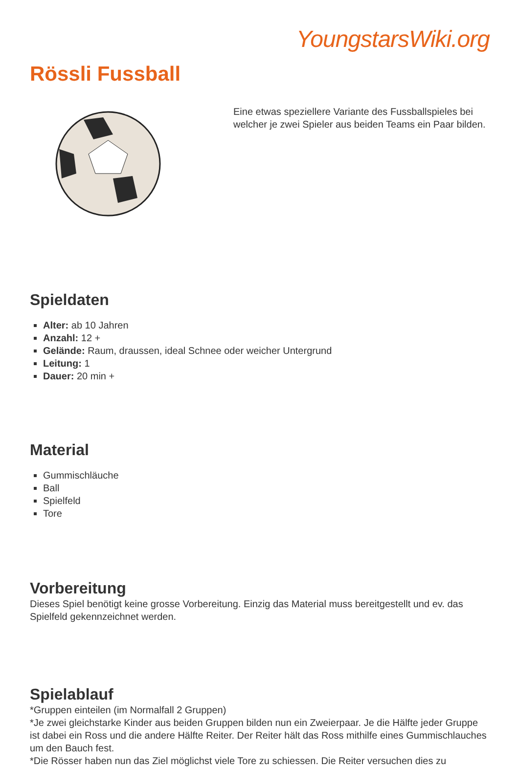YoungstarsWiki.org
Rössli Fussball
Eine etwas speziellere Variante des Fussballspieles bei welcher je zwei Spieler aus beiden Teams ein Paar bilden.
Spieldaten
Alter: ab 10 Jahren
Anzahl: 12 +
Gelände: Raum, draussen, ideal Schnee oder weicher Untergrund
Leitung: 1
Dauer: 20 min +
Material
Gummischläuche
Ball
Spielfeld
Tore
Vorbereitung
Dieses Spiel benötigt keine grosse Vorbereitung. Einzig das Material muss bereitgestellt und ev. das Spielfeld gekennzeichnet werden.
Spielablauf
*Gruppen einteilen (im Normalfall 2 Gruppen)
*Je zwei gleichstarke Kinder aus beiden Gruppen bilden nun ein Zweierpaar. Je die Hälfte jeder Gruppe ist dabei ein Ross und die andere Hälfte Reiter. Der Reiter hält das Ross mithilfe eines Gummischlauches um den Bauch fest.
*Die Rösser haben nun das Ziel möglichst viele Tore zu schiessen. Die Reiter versuchen dies zu